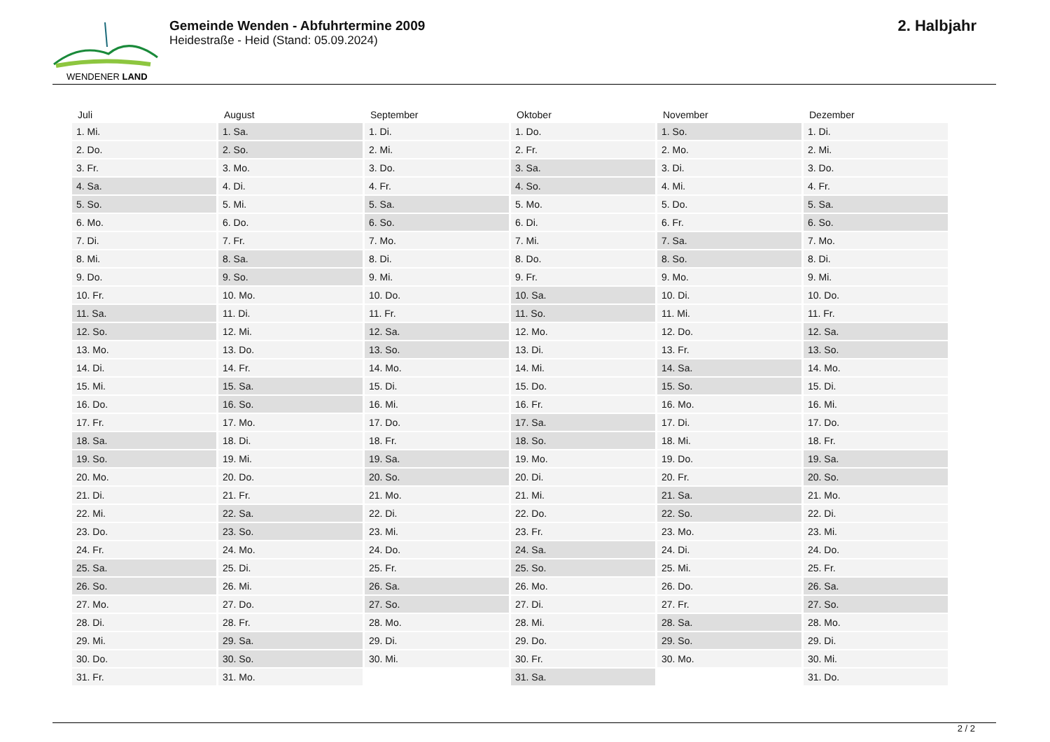WENDENER LAND
Gemeinde Wenden - Abfuhrtermine 2009
Heidestraße - Heid (Stand: 05.09.2024)
2. Halbjahr
| Juli | August | September | Oktober | November | Dezember |
| --- | --- | --- | --- | --- | --- |
| 1. Mi. | 1. Sa. | 1. Di. | 1. Do. | 1. So. | 1. Di. |
| 2. Do. | 2. So. | 2. Mi. | 2. Fr. | 2. Mo. | 2. Mi. |
| 3. Fr. | 3. Mo. | 3. Do. | 3. Sa. | 3. Di. | 3. Do. |
| 4. Sa. | 4. Di. | 4. Fr. | 4. So. | 4. Mi. | 4. Fr. |
| 5. So. | 5. Mi. | 5. Sa. | 5. Mo. | 5. Do. | 5. Sa. |
| 6. Mo. | 6. Do. | 6. So. | 6. Di. | 6. Fr. | 6. So. |
| 7. Di. | 7. Fr. | 7. Mo. | 7. Mi. | 7. Sa. | 7. Mo. |
| 8. Mi. | 8. Sa. | 8. Di. | 8. Do. | 8. So. | 8. Di. |
| 9. Do. | 9. So. | 9. Mi. | 9. Fr. | 9. Mo. | 9. Mi. |
| 10. Fr. | 10. Mo. | 10. Do. | 10. Sa. | 10. Di. | 10. Do. |
| 11. Sa. | 11. Di. | 11. Fr. | 11. So. | 11. Mi. | 11. Fr. |
| 12. So. | 12. Mi. | 12. Sa. | 12. Mo. | 12. Do. | 12. Sa. |
| 13. Mo. | 13. Do. | 13. So. | 13. Di. | 13. Fr. | 13. So. |
| 14. Di. | 14. Fr. | 14. Mo. | 14. Mi. | 14. Sa. | 14. Mo. |
| 15. Mi. | 15. Sa. | 15. Di. | 15. Do. | 15. So. | 15. Di. |
| 16. Do. | 16. So. | 16. Mi. | 16. Fr. | 16. Mo. | 16. Mi. |
| 17. Fr. | 17. Mo. | 17. Do. | 17. Sa. | 17. Di. | 17. Do. |
| 18. Sa. | 18. Di. | 18. Fr. | 18. So. | 18. Mi. | 18. Fr. |
| 19. So. | 19. Mi. | 19. Sa. | 19. Mo. | 19. Do. | 19. Sa. |
| 20. Mo. | 20. Do. | 20. So. | 20. Di. | 20. Fr. | 20. So. |
| 21. Di. | 21. Fr. | 21. Mo. | 21. Mi. | 21. Sa. | 21. Mo. |
| 22. Mi. | 22. Sa. | 22. Di. | 22. Do. | 22. So. | 22. Di. |
| 23. Do. | 23. So. | 23. Mi. | 23. Fr. | 23. Mo. | 23. Mi. |
| 24. Fr. | 24. Mo. | 24. Do. | 24. Sa. | 24. Di. | 24. Do. |
| 25. Sa. | 25. Di. | 25. Fr. | 25. So. | 25. Mi. | 25. Fr. |
| 26. So. | 26. Mi. | 26. Sa. | 26. Mo. | 26. Do. | 26. Sa. |
| 27. Mo. | 27. Do. | 27. So. | 27. Di. | 27. Fr. | 27. So. |
| 28. Di. | 28. Fr. | 28. Mo. | 28. Mi. | 28. Sa. | 28. Mo. |
| 29. Mi. | 29. Sa. | 29. Di. | 29. Do. | 29. So. | 29. Di. |
| 30. Do. | 30. So. | 30. Mi. | 30. Fr. | 30. Mo. | 30. Mi. |
| 31. Fr. | 31. Mo. | | 31. Sa. | | 31. Do. |
2 / 2